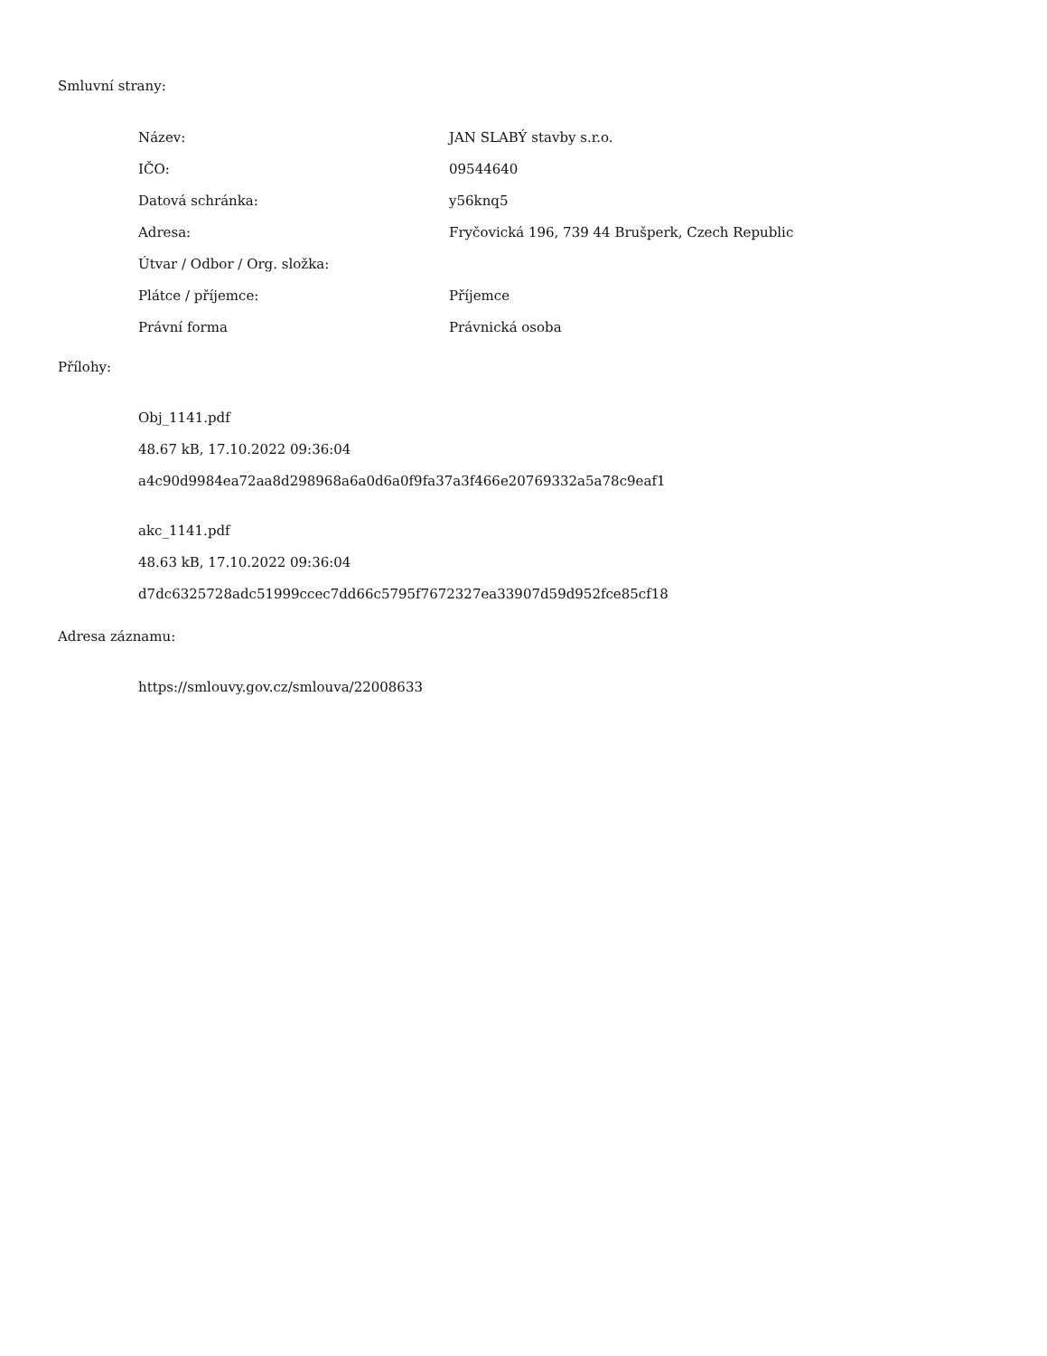Smluvní strany:
| Název: | JAN SLABÝ stavby s.r.o. |
| IČO: | 09544640 |
| Datová schránka: | y56knq5 |
| Adresa: | Fryčovická 196, 739 44 Brušperk, Czech Republic |
| Útvar / Odbor / Org. složka: | |
| Plátce / příjemce: | Příjemce |
| Právní forma | Právnická osoba |
Přílohy:
Obj_1141.pdf
48.67 kB, 17.10.2022 09:36:04
a4c90d9984ea72aa8d298968a6a0d6a0f9fa37a3f466e20769332a5a78c9eaf1
akc_1141.pdf
48.63 kB, 17.10.2022 09:36:04
d7dc6325728adc51999ccec7dd66c5795f7672327ea33907d59d952fce85cf18
Adresa záznamu:
https://smlouvy.gov.cz/smlouva/22008633